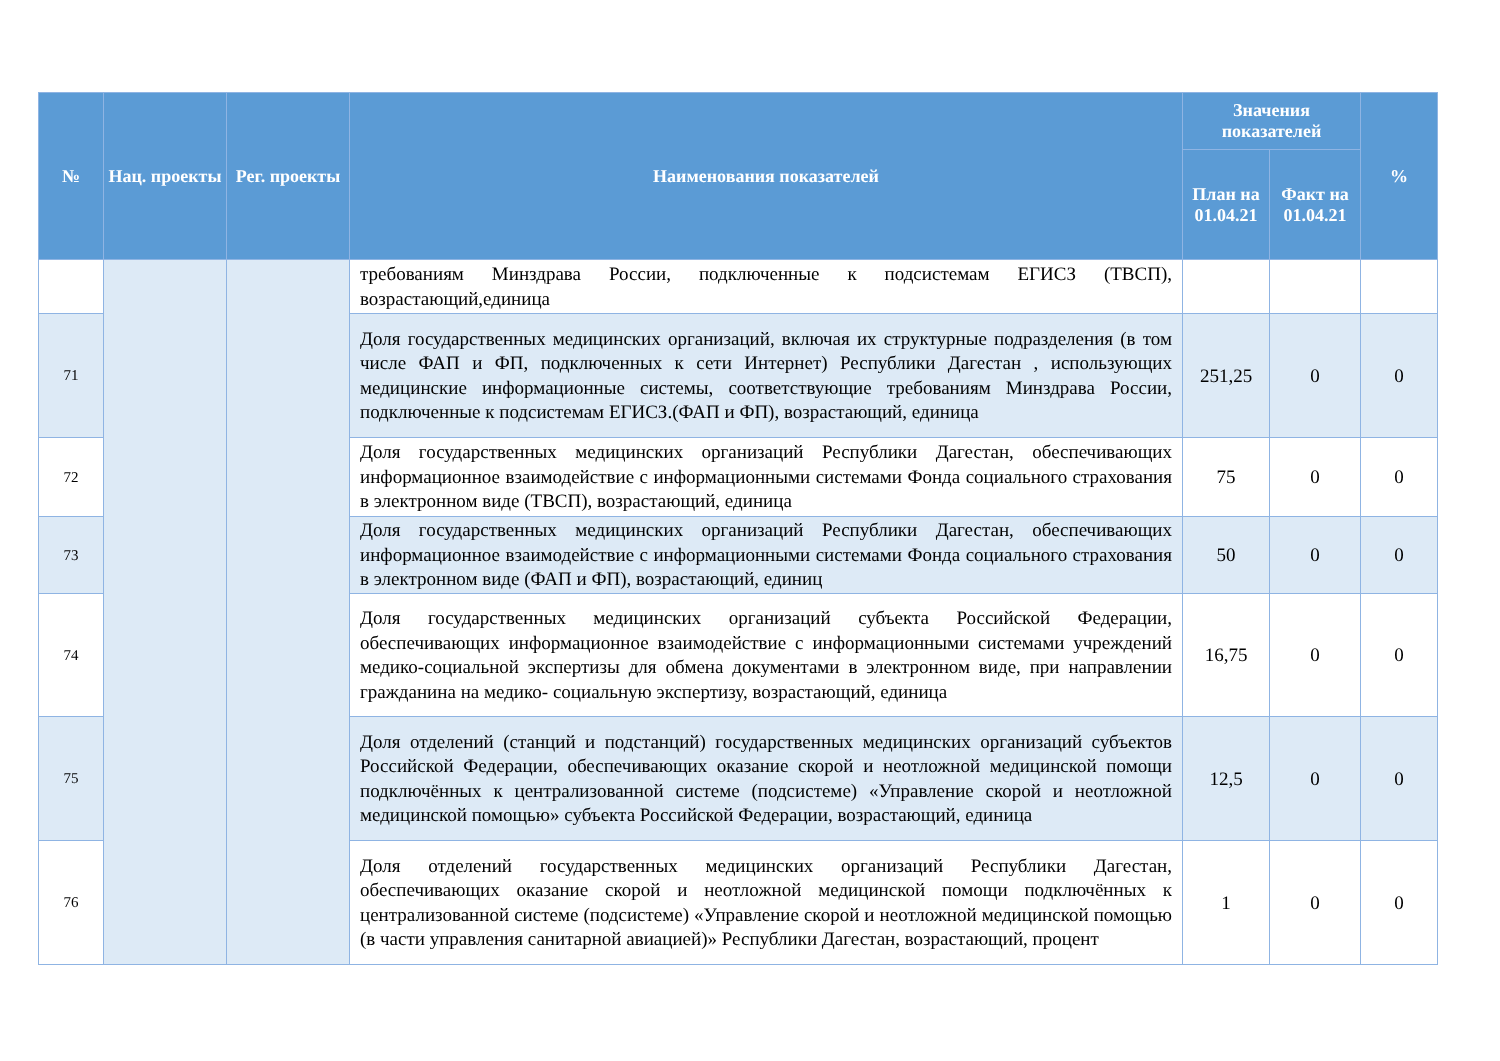| № | Нац. проекты | Рег. проекты | Наименования показателей | Значения показателей | | % |
| --- | --- | --- | --- | --- | --- | --- |
| | | | | План на 01.04.21 | Факт на 01.04.21 | |
| | | | требованиям Минздрава России, подключенные к подсистемам ЕГИСЗ (ТВСП), возрастающий,единица | | | |
| 71 | | | Доля государственных медицинских организаций, включая их структурные подразделения (в том числе ФАП и ФП, подключенных к сети Интернет) Республики Дагестан , использующих медицинские информационные системы, соответствующие требованиям Минздрава России, подключенные к подсистемам ЕГИСЗ.(ФАП и ФП), возрастающий, единица | 251,25 | 0 | 0 |
| 72 | | | Доля государственных медицинских организаций Республики Дагестан, обеспечивающих информационное взаимодействие с информационными системами Фонда социального страхования в электронном виде (ТВСП), возрастающий, единица | 75 | 0 | 0 |
| 73 | | | Доля государственных медицинских организаций Республики Дагестан, обеспечивающих информационное взаимодействие с информационными системами Фонда социального страхования в электронном виде (ФАП и ФП), возрастающий, единиц | 50 | 0 | 0 |
| 74 | | | Доля государственных медицинских организаций субъекта Российской Федерации, обеспечивающих информационное взаимодействие с информационными системами учреждений медико-социальной экспертизы для обмена документами в электронном виде, при направлении гражданина на медико- социальную экспертизу, возрастающий, единица | 16,75 | 0 | 0 |
| 75 | | | Доля отделений (станций и подстанций) государственных медицинских организаций субъектов Российской Федерации, обеспечивающих оказание скорой и неотложной медицинской помощи подключённых к централизованной системе (подсистеме) «Управление скорой и неотложной медицинской помощью» субъекта Российской Федерации, возрастающий, единица | 12,5 | 0 | 0 |
| 76 | | | Доля отделений государственных медицинских организаций Республики Дагестан, обеспечивающих оказание скорой и неотложной медицинской помощи подключённых к централизованной системе (подсистеме) «Управление скорой и неотложной медицинской помощью (в части управления санитарной авиацией)» Республики Дагестан, возрастающий, процент | 1 | 0 | 0 |